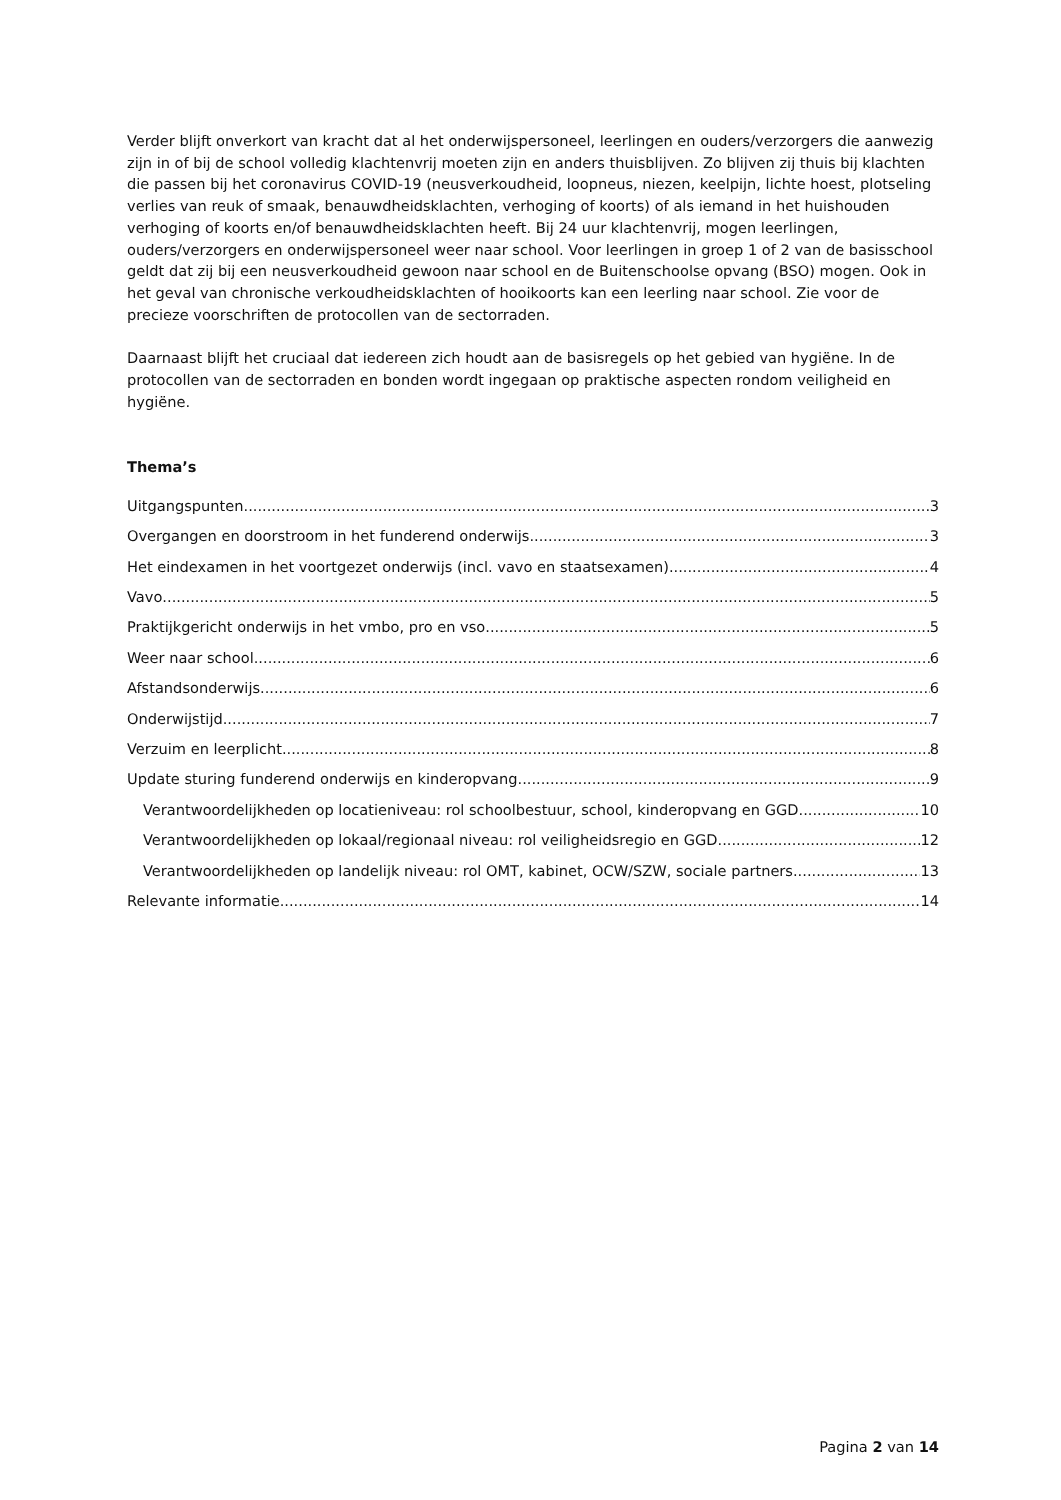Verder blijft onverkort van kracht dat al het onderwijspersoneel, leerlingen en ouders/verzorgers die aanwezig zijn in of bij de school volledig klachtenvrij moeten zijn en anders thuisblijven. Zo blijven zij thuis bij klachten die passen bij het coronavirus COVID-19 (neusverkoudheid, loopneus, niezen, keelpijn, lichte hoest, plotseling verlies van reuk of smaak, benauwdheidsklachten, verhoging of koorts) of als iemand in het huishouden verhoging of koorts en/of benauwdheidsklachten heeft. Bij 24 uur klachtenvrij, mogen leerlingen, ouders/verzorgers en onderwijspersoneel weer naar school. Voor leerlingen in groep 1 of 2 van de basisschool geldt dat zij bij een neusverkoudheid gewoon naar school en de Buitenschoolse opvang (BSO) mogen. Ook in het geval van chronische verkoudheidsklachten of hooikoorts kan een leerling naar school. Zie voor de precieze voorschriften de protocollen van de sectorraden.
Daarnaast blijft het cruciaal dat iedereen zich houdt aan de basisregels op het gebied van hygiëne. In de protocollen van de sectorraden en bonden wordt ingegaan op praktische aspecten rondom veiligheid en hygiëne.
Thema’s
Uitgangspunten 3
Overgangen en doorstroom in het funderend onderwijs 3
Het eindexamen in het voortgezet onderwijs (incl. vavo en staatsexamen) 4
Vavo 5
Praktijkgericht onderwijs in het vmbo, pro en vso 5
Weer naar school 6
Afstandsonderwijs 6
Onderwijstijd 7
Verzuim en leerplicht 8
Update sturing funderend onderwijs en kinderopvang 9
Verantwoordelijkheden op locatieniveau: rol schoolbestuur, school, kinderopvang en GGD 10
Verantwoordelijkheden op lokaal/regionaal niveau: rol veiligheidsregio en GGD 12
Verantwoordelijkheden op landelijk niveau: rol OMT, kabinet, OCW/SZW, sociale partners 13
Relevante informatie 14
Pagina 2 van 14